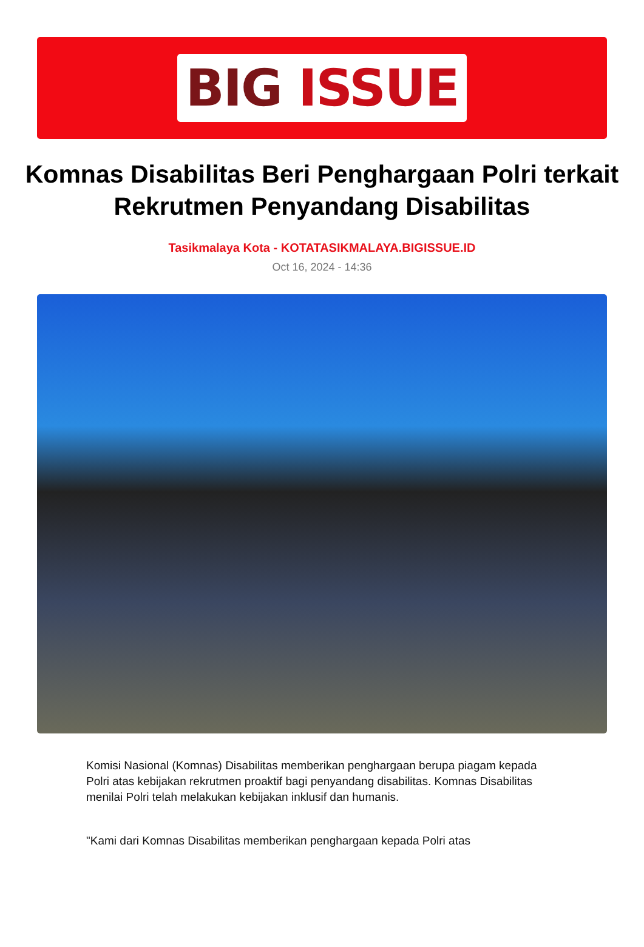BIG ISSUE
Komnas Disabilitas Beri Penghargaan Polri terkait Rekrutmen Penyandang Disabilitas
Tasikmalaya Kota - KOTATASIKMALAYA.BIGISSUE.ID
Oct 16, 2024 - 14:36
Komisi Nasional (Komnas) Disabilitas memberikan penghargaan berupa piagam kepada Polri atas kebijakan rekrutmen proaktif bagi penyandang disabilitas. Komnas Disabilitas menilai Polri telah melakukan kebijakan inklusif dan humanis.
"Kami dari Komnas Disabilitas memberikan penghargaan kepada Polri atas